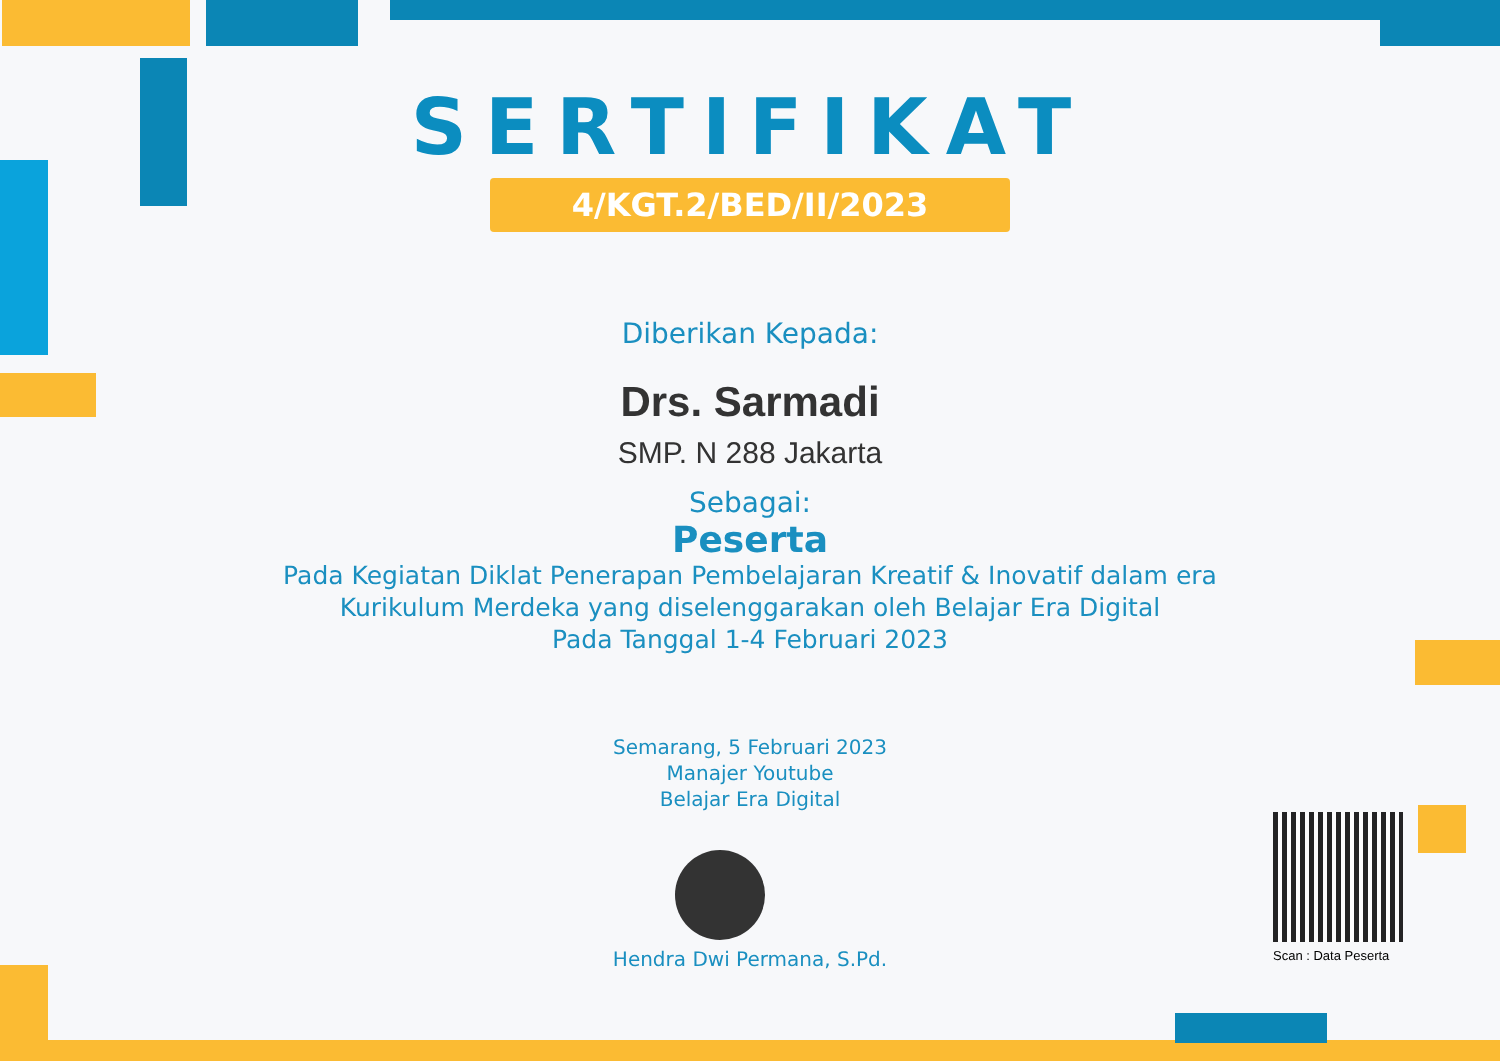SERTIFIKAT
4/KGT.2/BED/II/2023
Diberikan Kepada:
Drs. Sarmadi
SMP. N 288 Jakarta
Sebagai:
Peserta
Pada Kegiatan Diklat Penerapan Pembelajaran Kreatif & Inovatif dalam era
Kurikulum Merdeka yang diselenggarakan oleh Belajar Era Digital
Pada Tanggal 1-4 Februari 2023
Semarang, 5 Februari 2023
Manajer Youtube
Belajar Era Digital
Hendra Dwi Permana, S.Pd.
Scan : Data Peserta